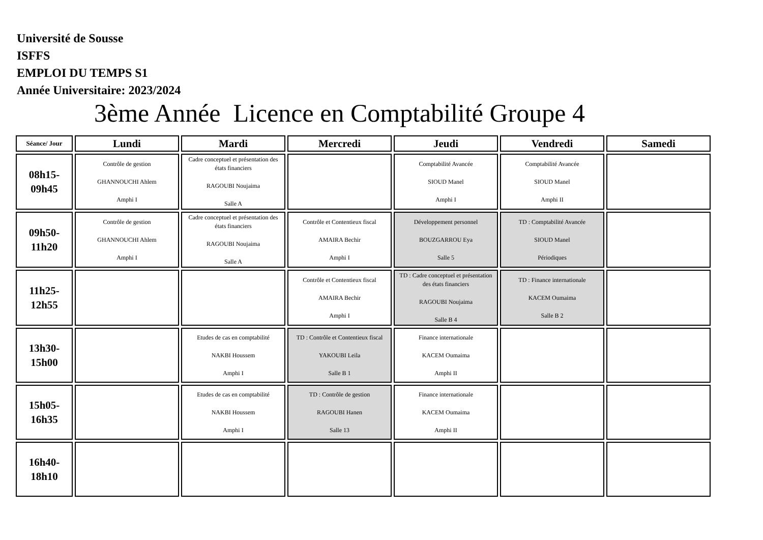Université de Sousse
ISFFS
EMPLOI DU TEMPS S1
Année Universitaire: 2023/2024
3ème Année Licence en Comptabilité Groupe 4
| Séance/ Jour | Lundi | Mardi | Mercredi | Jeudi | Vendredi | Samedi |
| --- | --- | --- | --- | --- | --- | --- |
| 08h15- 09h45 | Contrôle de gestion GHANNOUCHI Ahlem Amphi I | Cadre conceptuel et présentation des états financiers RAGOUBI Noujaima Salle A | | Comptabilité Avancée SIOUD Manel Amphi I | Comptabilité Avancée SIOUD Manel Amphi II | |
| 09h50- 11h20 | Contrôle de gestion GHANNOUCHI Ahlem Amphi I | Cadre conceptuel et présentation des états financiers RAGOUBI Noujaima Salle A | Contrôle et Contentieux fiscal AMAIRA Bechir Amphi I | Développement personnel BOUZGARROU Eya Salle 5 | TD : Comptabilité Avancée SIOUD Manel Périodiques | |
| 11h25- 12h55 | | | Contrôle et Contentieux fiscal AMAIRA Bechir Amphi I | TD : Cadre conceptuel et présentation des états financiers RAGOUBI Noujaima Salle B 4 | TD : Finance internationale KACEM Oumaima Salle B 2 | |
| 13h30- 15h00 | | Etudes de cas en comptabilité NAKBI Houssem Amphi I | TD : Contrôle et Contentieux fiscal YAKOUBI Leila Salle B 1 | Finance internationale KACEM Oumaima Amphi II | | |
| 15h05- 16h35 | | Etudes de cas en comptabilité NAKBI Houssem Amphi I | TD : Contrôle de gestion RAGOUBI Hanen Salle 13 | Finance internationale KACEM Oumaima Amphi II | | |
| 16h40- 18h10 | | | | | | |